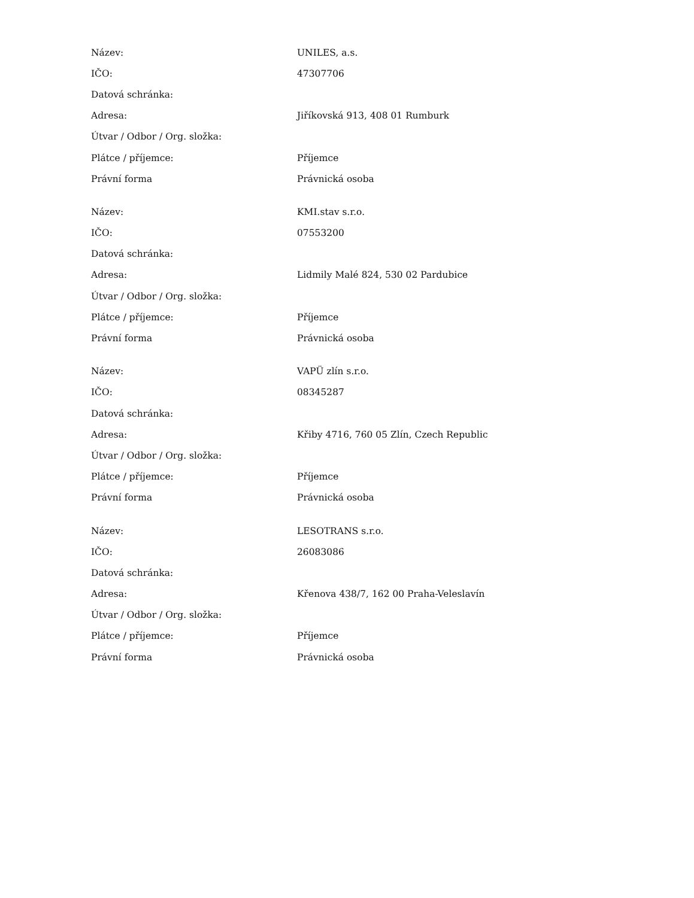| Název: | UNILES, a.s. |
| IČO: | 47307706 |
| Datová schránka: | |
| Adresa: | Jiříkovská 913, 408 01 Rumburk |
| Útvar / Odbor / Org. složka: | |
| Plátce / příjemce: | Příjemce |
| Právní forma | Právnická osoba |
| Název: | KMI.stav s.r.o. |
| IČO: | 07553200 |
| Datová schránka: | |
| Adresa: | Lidmily Malé 824, 530 02 Pardubice |
| Útvar / Odbor / Org. složka: | |
| Plátce / příjemce: | Příjemce |
| Právní forma | Právnická osoba |
| Název: | VAPÜ zlín s.r.o. |
| IČO: | 08345287 |
| Datová schránka: | |
| Adresa: | Křiby 4716, 760 05 Zlín, Czech Republic |
| Útvar / Odbor / Org. složka: | |
| Plátce / příjemce: | Příjemce |
| Právní forma | Právnická osoba |
| Název: | LESOTRANS s.r.o. |
| IČO: | 26083086 |
| Datová schránka: | |
| Adresa: | Křenova 438/7, 162 00 Praha-Veleslavín |
| Útvar / Odbor / Org. složka: | |
| Plátce / příjemce: | Příjemce |
| Právní forma | Právnická osoba |